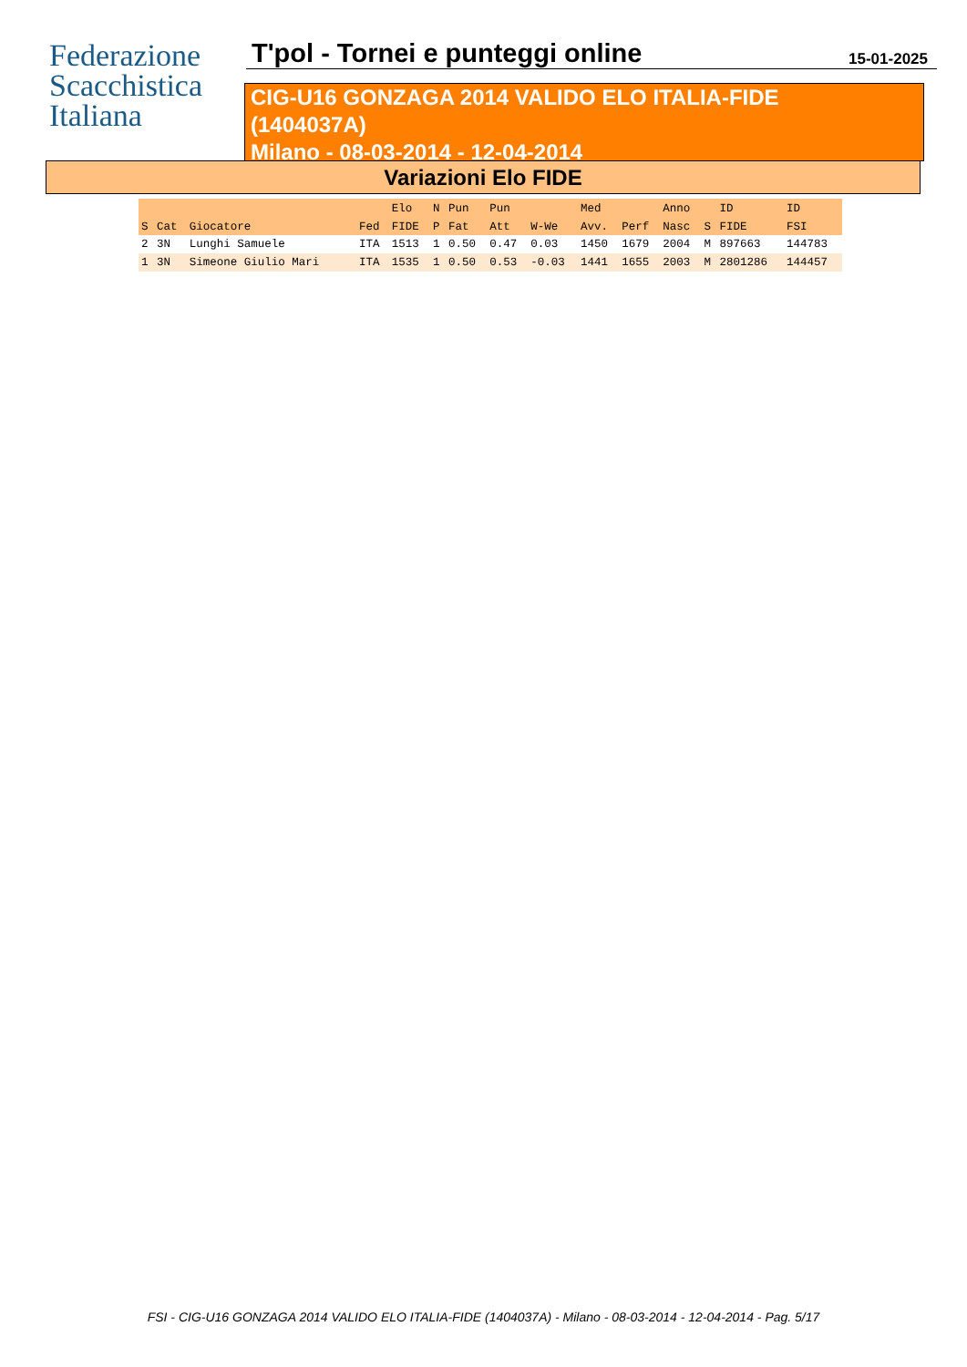Federazione
Scacchistica
Italiana
T'pol - Tornei e punteggi online
15-01-2025
CIG-U16 GONZAGA 2014 VALIDO ELO ITALIA-FIDE
(1404037A)
Milano - 08-03-2014 - 12-04-2014
Variazioni Elo FIDE
| | | | | Elo | N | Pun | Pun | | Med | | Anno | | ID | ID |
| --- | --- | --- | --- | --- | --- | --- | --- | --- | --- | --- | --- | --- | --- | --- |
| S | Cat | Giocatore | Fed | FIDE | P | Fat | Att | W-We | Avv. | Perf | Nasc | S | FIDE | FSI |
| 2 | 3N | Lunghi Samuele | ITA | 1513 | 1 | 0.50 | 0.47 | 0.03 | 1450 | 1679 | 2004 | M | 897663 | 144783 |
| 1 | 3N | Simeone Giulio Mari | ITA | 1535 | 1 | 0.50 | 0.53 | -0.03 | 1441 | 1655 | 2003 | M | 2801286 | 144457 |
FSI - CIG-U16 GONZAGA 2014 VALIDO ELO ITALIA-FIDE (1404037A) - Milano - 08-03-2014 - 12-04-2014 - Pag. 5/17